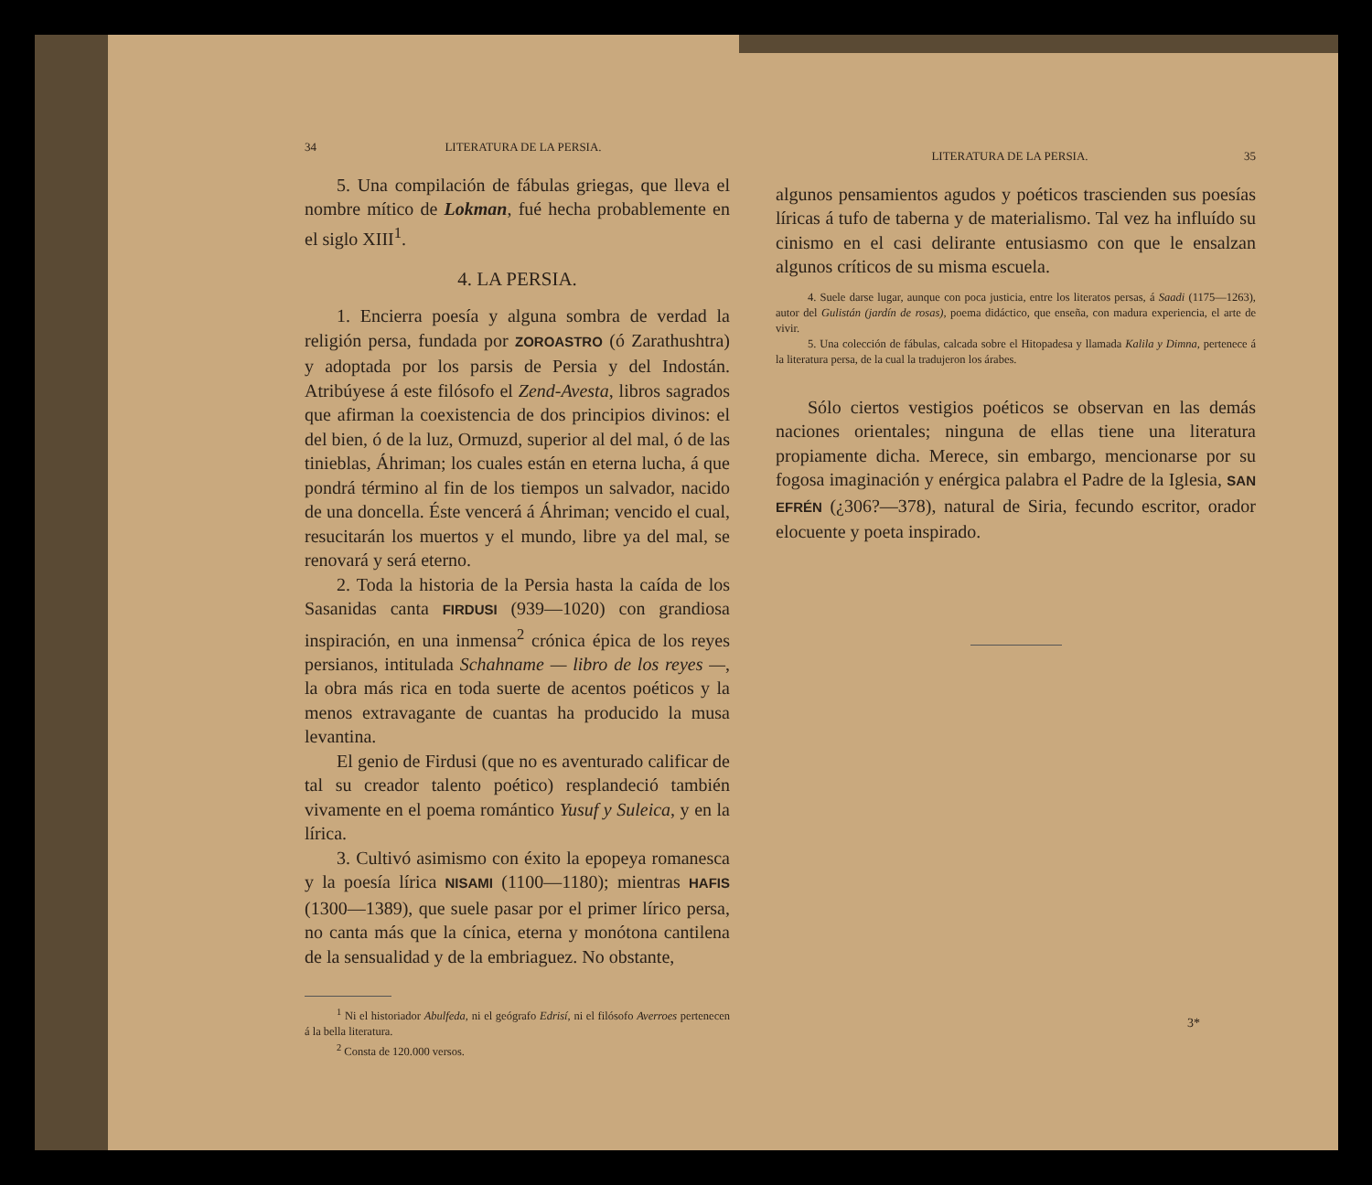34 LITERATURA DE LA PERSIA.
5. Una compilación de fábulas griegas, que lleva el nombre mítico de Lokman, fué hecha probablemente en el siglo XIII<sup>1</sup>.
4. LA PERSIA.
1. Encierra poesía y alguna sombra de verdad la religión persa, fundada por ZOROASTRO (ó Zarathushtra) y adoptada por los parsis de Persia y del Indostán. Atribúyese á este filósofo el Zend-Avesta, libros sagrados que afirman la coexistencia de dos principios divinos: el del bien, ó de la luz, Ormuzd, superior al del mal, ó de las tinieblas, Áhriman; los cuales están en eterna lucha, á que pondrá término al fin de los tiempos un salvador, nacido de una doncella. Éste vencerá á Áhriman; vencido el cual, resucitarán los muertos y el mundo, libre ya del mal, se renovará y será eterno.
2. Toda la historia de la Persia hasta la caída de los Sasanidas canta FIRDUSI (939—1020) con grandiosa inspiración, en una inmensa<sup>2</sup> crónica épica de los reyes persianos, intitulada Schahname — libro de los reyes —, la obra más rica en toda suerte de acentos poéticos y la menos extravagante de cuantas ha producido la musa levantina.
El genio de Firdusi (que no es aventurado calificar de tal su creador talento poético) resplandeció también vivamente en el poema romántico Yusuf y Suleica, y en la lírica.
3. Cultivó asimismo con éxito la epopeya romanesca y la poesía lírica NISAMI (1100—1180); mientras HAFIS (1300—1389), que suele pasar por el primer lírico persa, no canta más que la cínica, eterna y monótona cantilena de la sensualidad y de la embriaguez. No obstante,
<sup>1</sup> Ni el historiador Abulfeda, ni el geógrafo Edrisí, ni el filósofo Averroes pertenecen á la bella literatura.
<sup>2</sup> Consta de 120.000 versos.
LITERATURA DE LA PERSIA. 35
algunos pensamientos agudos y poéticos trascienden sus poesías líricas á tufo de taberna y de materialismo. Tal vez ha influído su cinismo en el casi delirante entusiasmo con que le ensalzan algunos críticos de su misma escuela.
4. Suele darse lugar, aunque con poca justicia, entre los literatos persas, á Saadi (1175—1263), autor del Gulistán (jardín de rosas), poema didáctico, que enseña, con madura experiencia, el arte de vivir.
5. Una colección de fábulas, calcada sobre el Hitopadesa y llamada Kalila y Dimna, pertenece á la literatura persa, de la cual la tradujeron los árabes.
Sólo ciertos vestigios poéticos se observan en las demás naciones orientales; ninguna de ellas tiene una literatura propiamente dicha. Merece, sin embargo, mencionarse por su fogosa imaginación y enérgica palabra el Padre de la Iglesia, SAN EFRÉN (¿306?—378), natural de Siria, fecundo escritor, orador elocuente y poeta inspirado.
3*